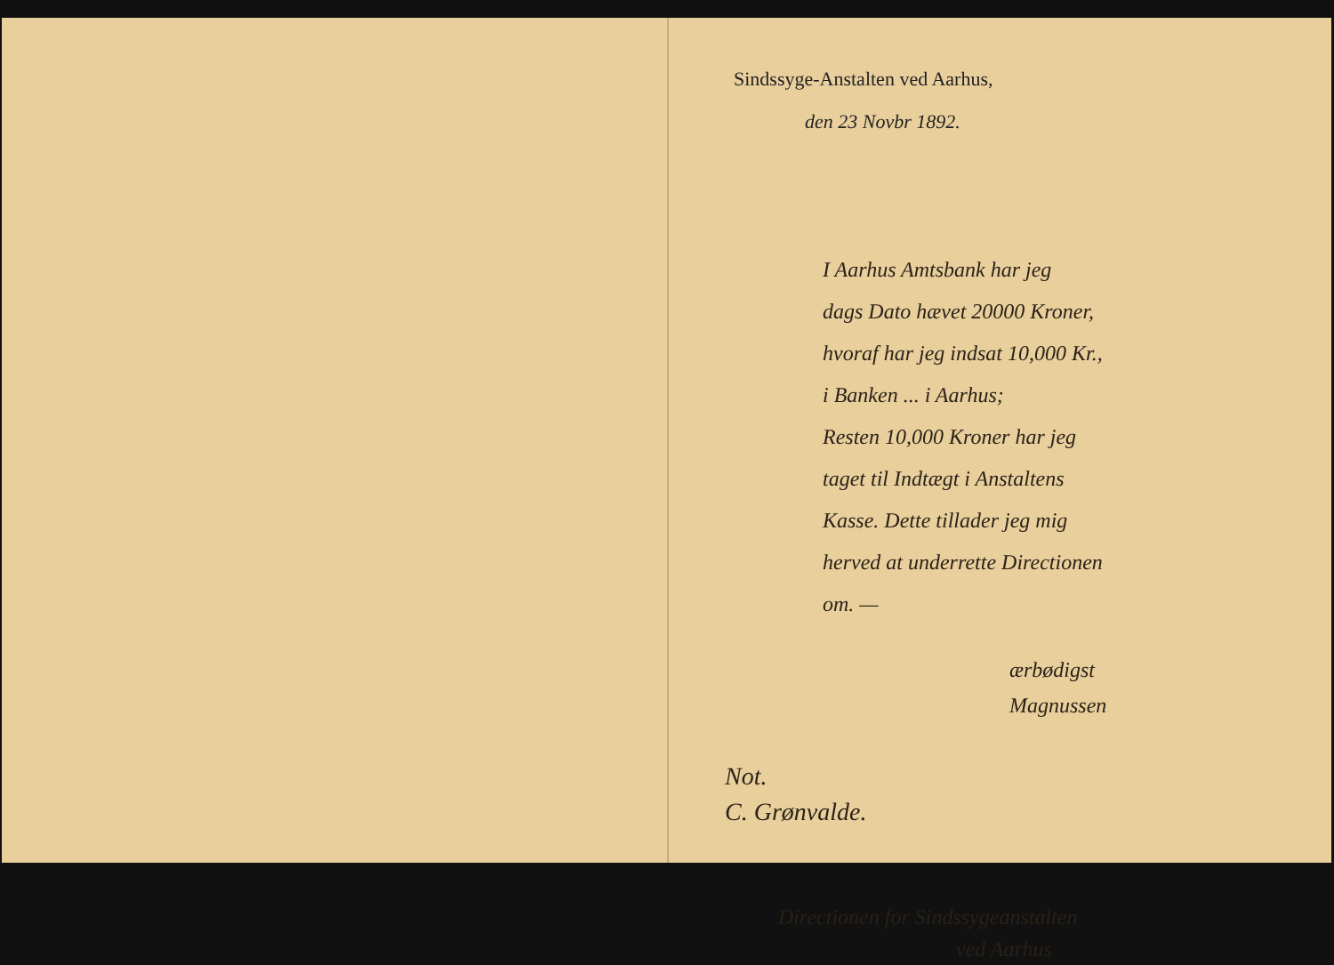Sindssyge-Anstalten ved Aarhus,
den 23 Novbr 1892.
I Aarhus Amtsbank har jeg
dags Dato hævet 20000 Kroner,
hvoraf har jeg indsat 10,000 Kr.,
i Banken ... i Aarhus;
Resten 10,000 Kroner har jeg
taget til Indtægt i Anstaltens
Kasse. Dette tillader jeg mig
herved at underrette Directionen
om. —
ærbødigst
Magnussen
Not.
C. Grønvalde.
Directionen for Sindssygeanstalten
ved Aarhus